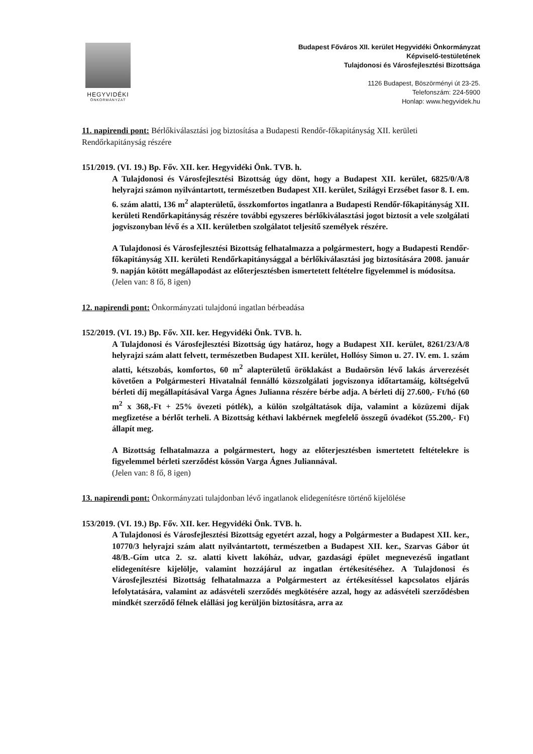HEGYVIDÉKI
ÖNKORMÁNYZAT
Budapest Főváros XII. kerület Hegyvidéki Önkormányzat
Képviselő-testületének
Tulajdonosi és Városfejlesztési Bizottsága
1126 Budapest, Böszörményi út 23-25.
Telefonszám: 224-5900
Honlap: www.hegyvidek.hu
11. napirendi pont: Bérlőkiválasztási jog biztosítása a Budapesti Rendőr-főkapitányság XII. kerületi Rendőrkapitányság részére
151/2019. (VI. 19.) Bp. Főv. XII. ker. Hegyvidéki Önk. TVB. h.
A Tulajdonosi és Városfejlesztési Bizottság úgy dönt, hogy a Budapest XII. kerület, 6825/0/A/8 helyrajzi számon nyilvántartott, természetben Budapest XII. kerület, Szilágyi Erzsébet fasor 8. I. em. 6. szám alatti, 136 m<sup>2</sup> alapterületű, összkomfortos ingatlanra a Budapesti Rendőr-főkapitányság XII. kerületi Rendőrkapitányság részére további egyszeres bérlőkiválasztási jogot biztosít a vele szolgálati jogviszonyban lévő és a XII. kerületben szolgálatot teljesítő személyek részére.
A Tulajdonosi és Városfejlesztési Bizottság felhatalmazza a polgármestert, hogy a Budapesti Rendőr-főkapitányság XII. kerületi Rendőrkapitánysággal a bérlőkiválasztási jog biztosítására 2008. január 9. napján kötött megállapodást az előterjesztésben ismertetett feltételre figyelemmel is módosítsa.
(Jelen van: 8 fő, 8 igen)
12. napirendi pont: Önkormányzati tulajdonú ingatlan bérbeadása
152/2019. (VI. 19.) Bp. Főv. XII. ker. Hegyvidéki Önk. TVB. h.
A Tulajdonosi és Városfejlesztési Bizottság úgy határoz, hogy a Budapest XII. kerület, 8261/23/A/8 helyrajzi szám alatt felvett, természetben Budapest XII. kerület, Hollósy Simon u. 27. IV. em. 1. szám alatti, kétszobás, komfortos, 60 m<sup>2</sup> alapterületű öröklakást a Budaörsön lévő lakás árverezését követően a Polgármesteri Hivatalnál fennálló közszolgálati jogviszonya időtartamáig, költségelvű bérleti díj megállapításával Varga Ágnes Julianna részére bérbe adja. A bérleti díj 27.600,- Ft/hó (60 m<sup>2</sup> x 368,-Ft + 25% övezeti pótlék), a külön szolgáltatások díja, valamint a közüzemi díjak megfizetése a bérlőt terheli. A Bizottság kéthavi lakbérnek megfelelő összegű óvadékot (55.200,- Ft) állapít meg.
A Bizottság felhatalmazza a polgármestert, hogy az előterjesztésben ismertetett feltételekre is figyelemmel bérleti szerződést kössön Varga Ágnes Juliannával.
(Jelen van: 8 fő, 8 igen)
13. napirendi pont: Önkormányzati tulajdonban lévő ingatlanok elidegenítésre történő kijelölése
153/2019. (VI. 19.) Bp. Főv. XII. ker. Hegyvidéki Önk. TVB. h.
A Tulajdonosi és Városfejlesztési Bizottság egyetért azzal, hogy a Polgármester a Budapest XII. ker., 10770/3 helyrajzi szám alatt nyilvántartott, természetben a Budapest XII. ker., Szarvas Gábor út 48/B.-Gím utca 2. sz. alatti kivett lakóház, udvar, gazdasági épület megnevezésű ingatlant elidegenítésre kijelölje, valamint hozzájárul az ingatlan értékesítéséhez. A Tulajdonosi és Városfejlesztési Bizottság felhatalmazza a Polgármestert az értékesítéssel kapcsolatos eljárás lefolytatására, valamint az adásvételi szerződés megkötésére azzal, hogy az adásvételi szerződésben mindkét szerződő félnek elállási jog kerüljön biztosításra, arra az